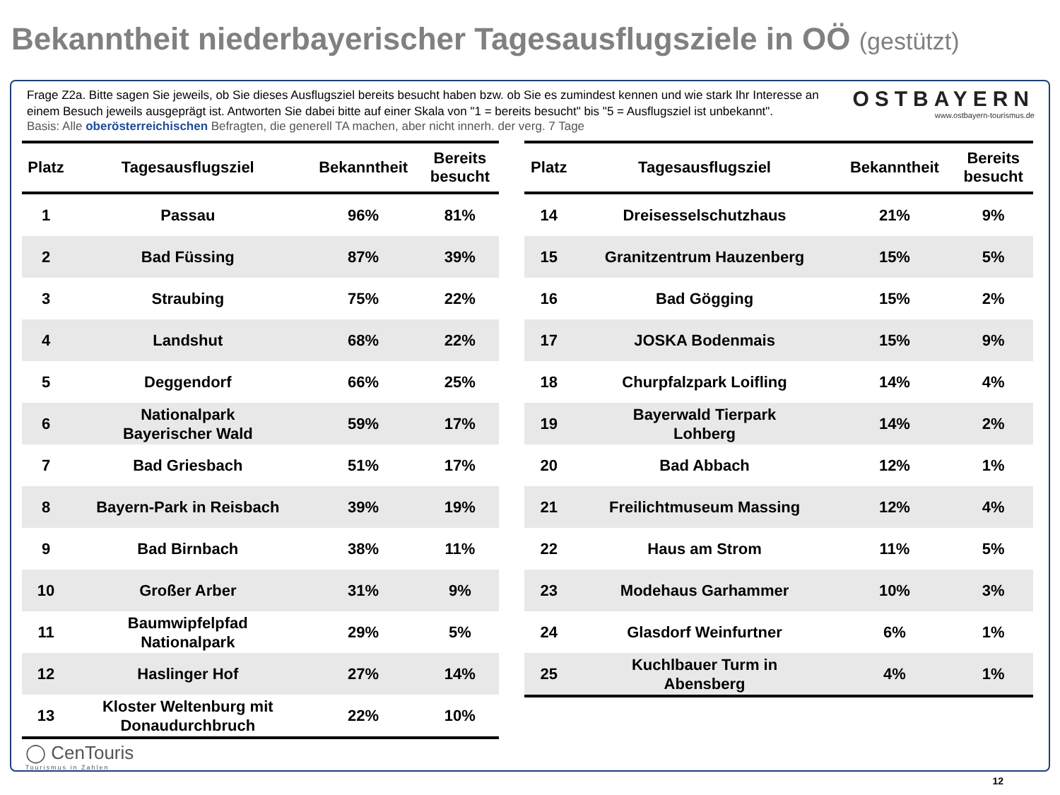Bekanntheit niederbayerischer Tagesausflugsziele in OÖ (gestützt)
Frage Z2a. Bitte sagen Sie jeweils, ob Sie dieses Ausflugsziel bereits besucht haben bzw. ob Sie es zumindest kennen und wie stark Ihr Interesse an einem Besuch jeweils ausgeprägt ist. Antworten Sie dabei bitte auf einer Skala von "1 = bereits besucht" bis "5 = Ausflugsziel ist unbekannt".
OSTBAYERN
www.ostbayern-tourismus.de
Basis: Alle oberösterreichischen Befragten, die generell TA machen, aber nicht innerh. der verg. 7 Tage
| Platz | Tagesausflugsziel | Bekanntheit | Bereits besucht |
| --- | --- | --- | --- |
| 1 | Passau | 96% | 81% |
| 2 | Bad Füssing | 87% | 39% |
| 3 | Straubing | 75% | 22% |
| 4 | Landshut | 68% | 22% |
| 5 | Deggendorf | 66% | 25% |
| 6 | Nationalpark Bayerischer Wald | 59% | 17% |
| 7 | Bad Griesbach | 51% | 17% |
| 8 | Bayern-Park in Reisbach | 39% | 19% |
| 9 | Bad Birnbach | 38% | 11% |
| 10 | Großer Arber | 31% | 9% |
| 11 | Baumwipfelpfad Nationalpark | 29% | 5% |
| 12 | Haslinger Hof | 27% | 14% |
| 13 | Kloster Weltenburg mit Donaudurchbruch | 22% | 10% |
| Platz | Tagesausflugsziel | Bekanntheit | Bereits besucht |
| --- | --- | --- | --- |
| 14 | Dreisesselschutzhaus | 21% | 9% |
| 15 | Granitzentrum Hauzenberg | 15% | 5% |
| 16 | Bad Gögging | 15% | 2% |
| 17 | JOSKA Bodenmais | 15% | 9% |
| 18 | Churpfalzpark Loifling | 14% | 4% |
| 19 | Bayerwald Tierpark Lohberg | 14% | 2% |
| 20 | Bad Abbach | 12% | 1% |
| 21 | Freilichtmuseum Massing | 12% | 4% |
| 22 | Haus am Strom | 11% | 5% |
| 23 | Modehaus Garhammer | 10% | 3% |
| 24 | Glasdorf Weinfurtner | 6% | 1% |
| 25 | Kuchlbauer Turm in Abensberg | 4% | 1% |
◯ CenTouris
Tourismus in Zahlen
12